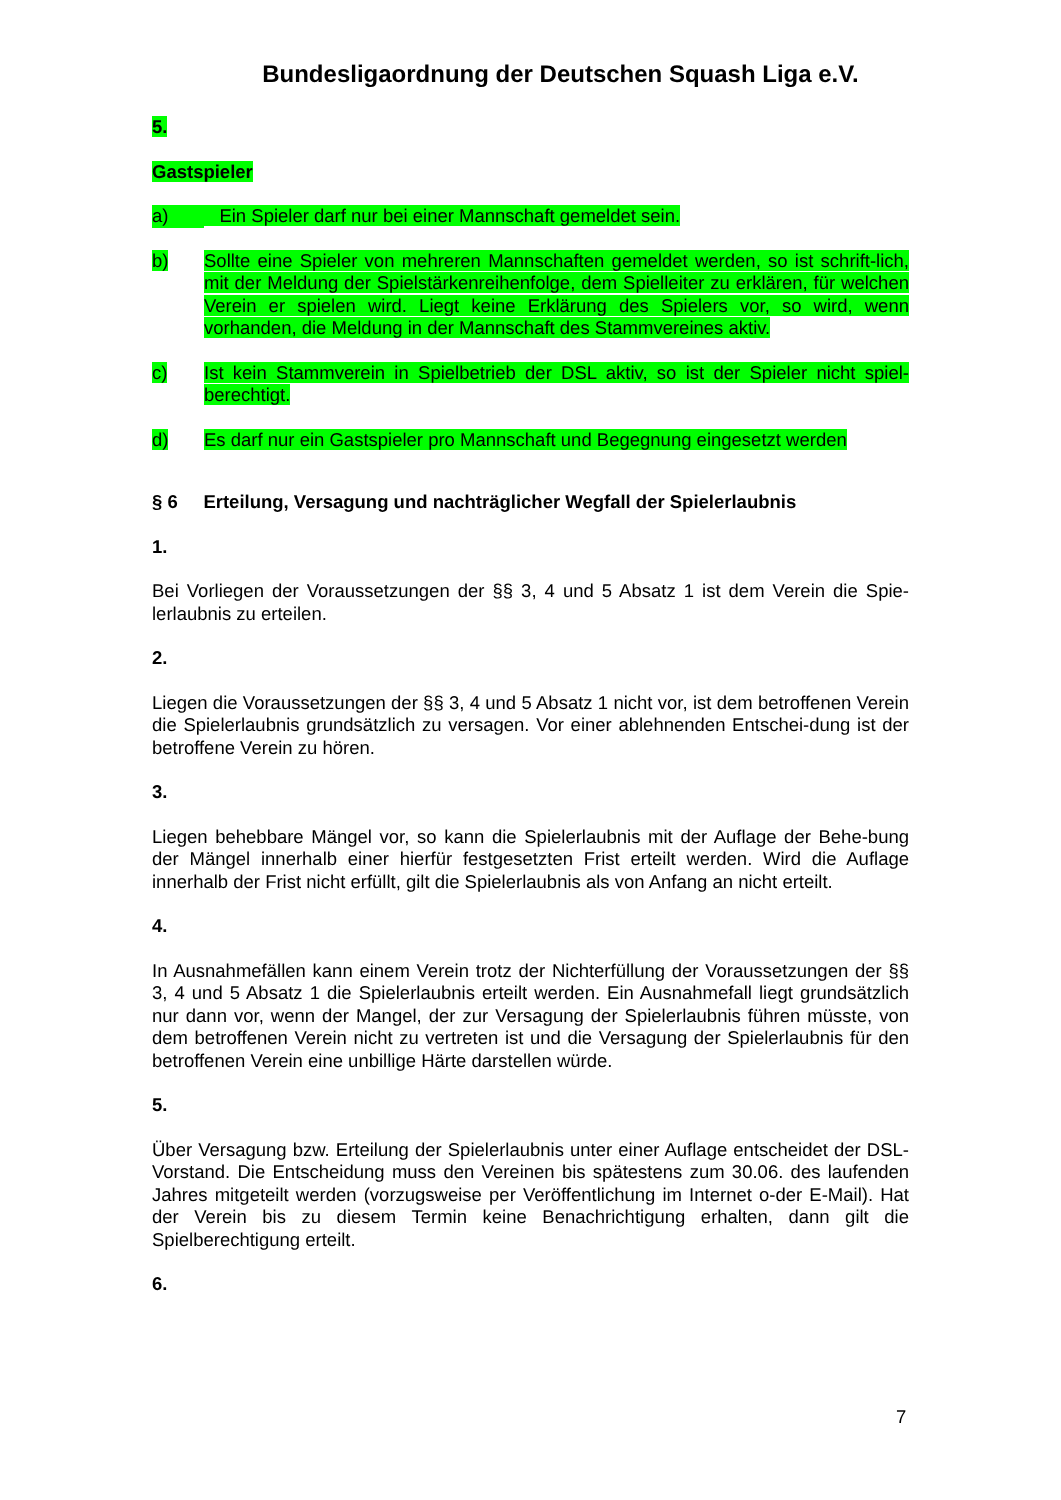Bundesligaordnung der Deutschen Squash Liga e.V.
5.
Gastspieler
a) Ein Spieler darf nur bei einer Mannschaft gemeldet sein.
b) Sollte eine Spieler von mehreren Mannschaften gemeldet werden, so ist schrift-lich, mit der Meldung der Spielstärkenreihenfolge, dem Spielleiter zu erklären, für welchen Verein er spielen wird. Liegt keine Erklärung des Spielers vor, so wird, wenn vorhanden, die Meldung in der Mannschaft des Stammvereines aktiv.
c) Ist kein Stammverein in Spielbetrieb der DSL aktiv, so ist der Spieler nicht spiel-berechtigt.
d) Es darf nur ein Gastspieler pro Mannschaft und Begegnung eingesetzt werden
§ 6 Erteilung, Versagung und nachträglicher Wegfall der Spielerlaubnis
1.
Bei Vorliegen der Voraussetzungen der §§ 3, 4 und 5 Absatz 1 ist dem Verein die Spie-lerlaubnis zu erteilen.
2.
Liegen die Voraussetzungen der §§ 3, 4 und 5 Absatz 1 nicht vor, ist dem betroffenen Verein die Spielerlaubnis grundsätzlich zu versagen. Vor einer ablehnenden Entschei-dung ist der betroffene Verein zu hören.
3.
Liegen behebbare Mängel vor, so kann die Spielerlaubnis mit der Auflage der Behe-bung der Mängel innerhalb einer hierfür festgesetzten Frist erteilt werden. Wird die Auflage innerhalb der Frist nicht erfüllt, gilt die Spielerlaubnis als von Anfang an nicht erteilt.
4.
In Ausnahmefällen kann einem Verein trotz der Nichterfüllung der Voraussetzungen der §§ 3, 4 und 5 Absatz 1 die Spielerlaubnis erteilt werden. Ein Ausnahmefall liegt grundsätzlich nur dann vor, wenn der Mangel, der zur Versagung der Spielerlaubnis führen müsste, von dem betroffenen Verein nicht zu vertreten ist und die Versagung der Spielerlaubnis für den betroffenen Verein eine unbillige Härte darstellen würde.
5.
Über Versagung bzw. Erteilung der Spielerlaubnis unter einer Auflage entscheidet der DSL-Vorstand. Die Entscheidung muss den Vereinen bis spätestens zum 30.06. des laufenden Jahres mitgeteilt werden (vorzugsweise per Veröffentlichung im Internet o-der E-Mail). Hat der Verein bis zu diesem Termin keine Benachrichtigung erhalten, dann gilt die Spielberechtigung erteilt.
6.
7